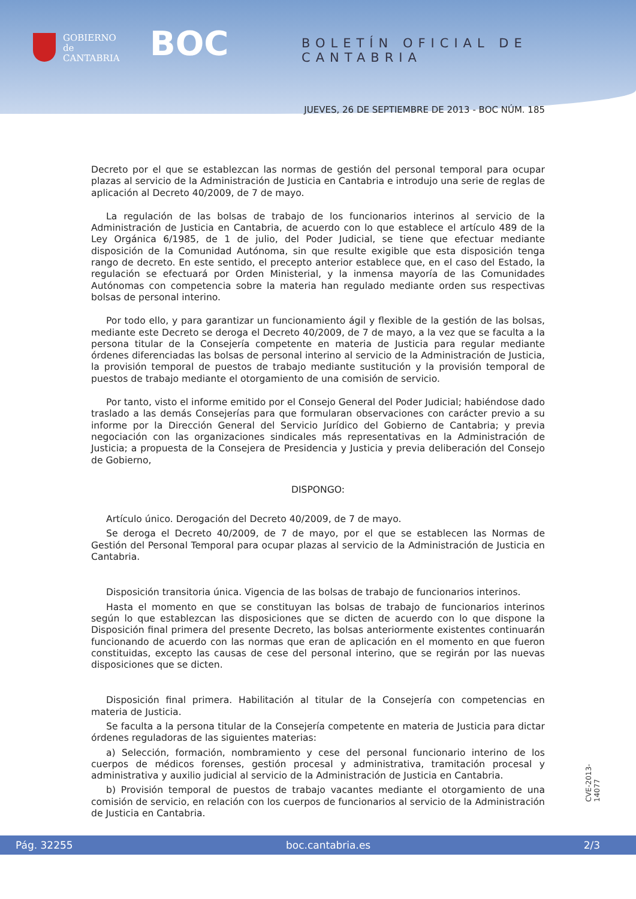GOBIERNO
de
CANTABRIA
BOC BOLETÍN OFICIAL DE CANTABRIA
JUEVES, 26 DE SEPTIEMBRE DE 2013 - BOC NÚM. 185
Decreto por el que se establezcan las normas de gestión del personal temporal para ocupar plazas al servicio de la Administración de Justicia en Cantabria e introdujo una serie de reglas de aplicación al Decreto 40/2009, de 7 de mayo.
La regulación de las bolsas de trabajo de los funcionarios interinos al servicio de la Administración de Justicia en Cantabria, de acuerdo con lo que establece el artículo 489 de la Ley Orgánica 6/1985, de 1 de julio, del Poder Judicial, se tiene que efectuar mediante disposición de la Comunidad Autónoma, sin que resulte exigible que esta disposición tenga rango de decreto. En este sentido, el precepto anterior establece que, en el caso del Estado, la regulación se efectuará por Orden Ministerial, y la inmensa mayoría de las Comunidades Autónomas con competencia sobre la materia han regulado mediante orden sus respectivas bolsas de personal interino.
Por todo ello, y para garantizar un funcionamiento ágil y flexible de la gestión de las bolsas, mediante este Decreto se deroga el Decreto 40/2009, de 7 de mayo, a la vez que se faculta a la persona titular de la Consejería competente en materia de Justicia para regular mediante órdenes diferenciadas las bolsas de personal interino al servicio de la Administración de Justicia, la provisión temporal de puestos de trabajo mediante sustitución y la provisión temporal de puestos de trabajo mediante el otorgamiento de una comisión de servicio.
Por tanto, visto el informe emitido por el Consejo General del Poder Judicial; habiéndose dado traslado a las demás Consejerías para que formularan observaciones con carácter previo a su informe por la Dirección General del Servicio Jurídico del Gobierno de Cantabria; y previa negociación con las organizaciones sindicales más representativas en la Administración de Justicia; a propuesta de la Consejera de Presidencia y Justicia y previa deliberación del Consejo de Gobierno,
DISPONGO:
Artículo único. Derogación del Decreto 40/2009, de 7 de mayo.
Se deroga el Decreto 40/2009, de 7 de mayo, por el que se establecen las Normas de Gestión del Personal Temporal para ocupar plazas al servicio de la Administración de Justicia en Cantabria.
Disposición transitoria única. Vigencia de las bolsas de trabajo de funcionarios interinos.
Hasta el momento en que se constituyan las bolsas de trabajo de funcionarios interinos según lo que establezcan las disposiciones que se dicten de acuerdo con lo que dispone la Disposición final primera del presente Decreto, las bolsas anteriormente existentes continuarán funcionando de acuerdo con las normas que eran de aplicación en el momento en que fueron constituidas, excepto las causas de cese del personal interino, que se regirán por las nuevas disposiciones que se dicten.
Disposición final primera. Habilitación al titular de la Consejería con competencias en materia de Justicia.
Se faculta a la persona titular de la Consejería competente en materia de Justicia para dictar órdenes reguladoras de las siguientes materias:
a) Selección, formación, nombramiento y cese del personal funcionario interino de los cuerpos de médicos forenses, gestión procesal y administrativa, tramitación procesal y administrativa y auxilio judicial al servicio de la Administración de Justicia en Cantabria.
b) Provisión temporal de puestos de trabajo vacantes mediante el otorgamiento de una comisión de servicio, en relación con los cuerpos de funcionarios al servicio de la Administración de Justicia en Cantabria.
CVE-2013-14077
Pág. 32255 boc.cantabria.es 2/3